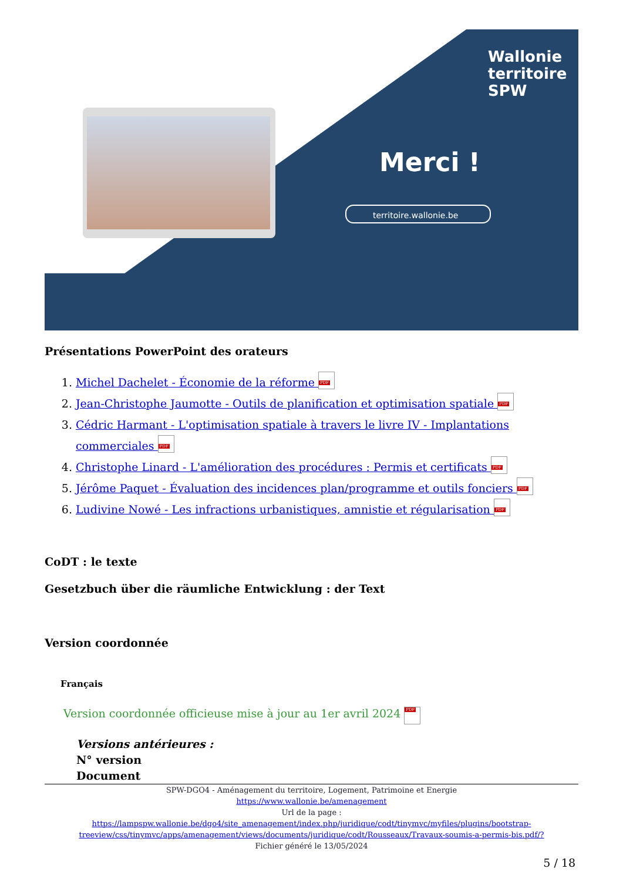Wallonie
territoire
SPW
Merci !
territoire.wallonie.be
Présentations PowerPoint des orateurs
1. Michel Dachelet - Économie de la réforme PDF
2. Jean-Christophe Jaumotte - Outils de planification et optimisation spatiale PDF
3. Cédric Harmant - L'optimisation spatiale à travers le livre IV - Implantations commerciales PDF
4. Christophe Linard - L'amélioration des procédures : Permis et certificats PDF
5. Jérôme Paquet - Évaluation des incidences plan/programme et outils fonciers PDF
6. Ludivine Nowé - Les infractions urbanistiques, amnistie et régularisation PDF
CoDT : le texte
Gesetzbuch über die räumliche Entwicklung : der Text
Version coordonnée
Français
Version coordonnée officieuse mise à jour au 1er avril 2024 PDF
Versions antérieures :
N° version
Document
SPW-DGO4 - Aménagement du territoire, Logement, Patrimoine et Energie
https://www.wallonie.be/amenagement
Url de la page :
https://lampspw.wallonie.be/dgo4/site_amenagement/index.php/juridique/codt/tinymvc/myfiles/plugins/bootstrap-treeview/css/tinymvc/apps/amenagement/views/documents/juridique/codt/Rousseaux/Travaux-soumis-a-permis-bis.pdf/?
Fichier généré le 13/05/2024
5 / 18